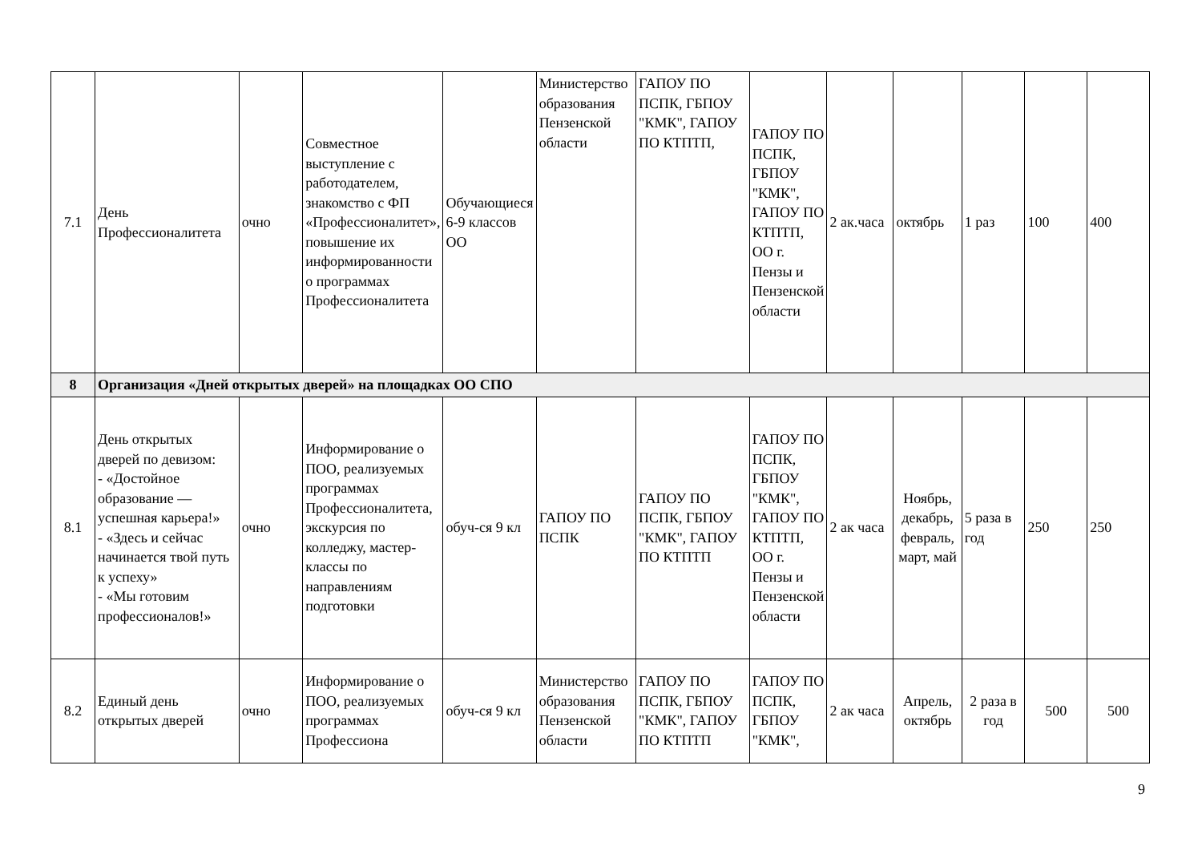| 7.1 | День Профессионалитета | очно | Совместное выступление с работодателем, знакомство с ФП «Профессионалитет», повышение их информированности о программах Профессионалитета | Обучающиеся 6-9 классов ОО | Министерство образования Пензенской области | ГАПОУ ПО ПСПК, ГБПОУ "КМК", ГАПОУ ПО КТПТП, | ГАПОУ ПО ПСПК, ГБПОУ "КМК", ГАПОУ ПО КТПТП, ОО г. Пензы и Пензенской области | 2 ак.часа | октябрь | 1 раз | 100 | 400 |
| 8 | Организация «Дней открытых дверей» на площадках ОО СПО | | | | | | | | | | | |
| 8.1 | День открытых дверей по девизом: - «Достойное образование — успешная карьера!» - «Здесь и сейчас начинается твой путь к успеху» - «Мы готовим профессионалов!» | очно | Информирование о ПОО, реализуемых программах Профессионалитета, экскурсия по колледжу, мастер-классы по направлениям подготовки | обуч-ся 9 кл | ГАПОУ ПО ПСПК | ГАПОУ ПО ПСПК, ГБПОУ "КМК", ГАПОУ ПО КТПТП | ГАПОУ ПО ПСПК, ГБПОУ "КМК", ГАПОУ ПО КТПТП, ОО г. Пензы и Пензенской области | 2 ак часа | Ноябрь, декабрь, февраль, март, май | 5 раза в год | 250 | 250 |
| 8.2 | Единый день открытых дверей | очно | Информирование о ПОО, реализуемых программах Профессиона | обуч-ся 9 кл | Министерство образования Пензенской области | ГАПОУ ПО ПСПК, ГБПОУ "КМК", ГАПОУ ПО КТПТП | ГАПОУ ПО ПСПК, ГБПОУ "КМК", | 2 ак часа | Апрель, октябрь | 2 раза в год | 500 | 500 |
9